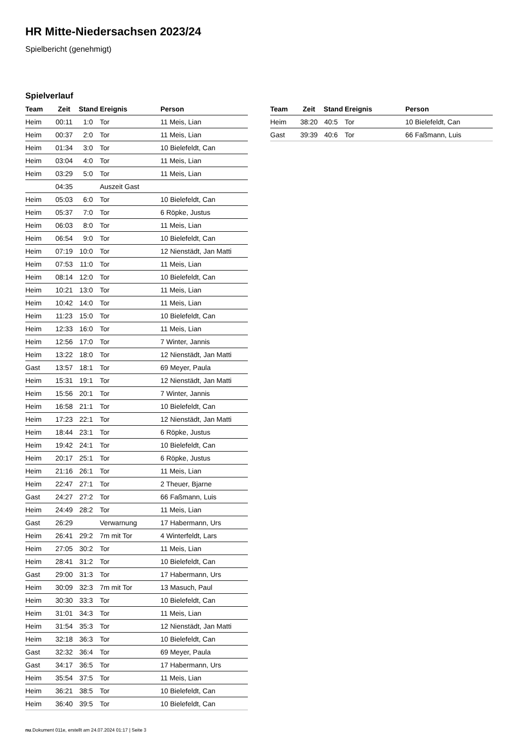HR Mitte-Niedersachsen 2023/24
Spielbericht (genehmigt)
Spielverlauf
| Team | Zeit | Stand | Ereignis | Person |
| --- | --- | --- | --- | --- |
| Heim | 00:11 | 1:0 | Tor | 11 Meis, Lian |
| Heim | 00:37 | 2:0 | Tor | 11 Meis, Lian |
| Heim | 01:34 | 3:0 | Tor | 10 Bielefeldt, Can |
| Heim | 03:04 | 4:0 | Tor | 11 Meis, Lian |
| Heim | 03:29 | 5:0 | Tor | 11 Meis, Lian |
| | 04:35 | | Auszeit Gast | |
| Heim | 05:03 | 6:0 | Tor | 10 Bielefeldt, Can |
| Heim | 05:37 | 7:0 | Tor | 6 Röpke, Justus |
| Heim | 06:03 | 8:0 | Tor | 11 Meis, Lian |
| Heim | 06:54 | 9:0 | Tor | 10 Bielefeldt, Can |
| Heim | 07:19 | 10:0 | Tor | 12 Nienstädt, Jan Matti |
| Heim | 07:53 | 11:0 | Tor | 11 Meis, Lian |
| Heim | 08:14 | 12:0 | Tor | 10 Bielefeldt, Can |
| Heim | 10:21 | 13:0 | Tor | 11 Meis, Lian |
| Heim | 10:42 | 14:0 | Tor | 11 Meis, Lian |
| Heim | 11:23 | 15:0 | Tor | 10 Bielefeldt, Can |
| Heim | 12:33 | 16:0 | Tor | 11 Meis, Lian |
| Heim | 12:56 | 17:0 | Tor | 7 Winter, Jannis |
| Heim | 13:22 | 18:0 | Tor | 12 Nienstädt, Jan Matti |
| Gast | 13:57 | 18:1 | Tor | 69 Meyer, Paula |
| Heim | 15:31 | 19:1 | Tor | 12 Nienstädt, Jan Matti |
| Heim | 15:56 | 20:1 | Tor | 7 Winter, Jannis |
| Heim | 16:58 | 21:1 | Tor | 10 Bielefeldt, Can |
| Heim | 17:23 | 22:1 | Tor | 12 Nienstädt, Jan Matti |
| Heim | 18:44 | 23:1 | Tor | 6 Röpke, Justus |
| Heim | 19:42 | 24:1 | Tor | 10 Bielefeldt, Can |
| Heim | 20:17 | 25:1 | Tor | 6 Röpke, Justus |
| Heim | 21:16 | 26:1 | Tor | 11 Meis, Lian |
| Heim | 22:47 | 27:1 | Tor | 2 Theuer, Bjarne |
| Gast | 24:27 | 27:2 | Tor | 66 Faßmann, Luis |
| Heim | 24:49 | 28:2 | Tor | 11 Meis, Lian |
| Gast | 26:29 | | Verwarnung | 17 Habermann, Urs |
| Heim | 26:41 | 29:2 | 7m mit Tor | 4 Winterfeldt, Lars |
| Heim | 27:05 | 30:2 | Tor | 11 Meis, Lian |
| Heim | 28:41 | 31:2 | Tor | 10 Bielefeldt, Can |
| Gast | 29:00 | 31:3 | Tor | 17 Habermann, Urs |
| Heim | 30:09 | 32:3 | 7m mit Tor | 13 Masuch, Paul |
| Heim | 30:30 | 33:3 | Tor | 10 Bielefeldt, Can |
| Heim | 31:01 | 34:3 | Tor | 11 Meis, Lian |
| Heim | 31:54 | 35:3 | Tor | 12 Nienstädt, Jan Matti |
| Heim | 32:18 | 36:3 | Tor | 10 Bielefeldt, Can |
| Gast | 32:32 | 36:4 | Tor | 69 Meyer, Paula |
| Gast | 34:17 | 36:5 | Tor | 17 Habermann, Urs |
| Heim | 35:54 | 37:5 | Tor | 11 Meis, Lian |
| Heim | 36:21 | 38:5 | Tor | 10 Bielefeldt, Can |
| Heim | 36:40 | 39:5 | Tor | 10 Bielefeldt, Can |
| Team | Zeit | Stand | Ereignis | Person |
| --- | --- | --- | --- | --- |
| Heim | 38:20 | 40:5 | Tor | 10 Bielefeldt, Can |
| Gast | 39:39 | 40:6 | Tor | 66 Faßmann, Luis |
nu.Dokument 011e, erstellt am 24.07.2024 01:17 | Seite 3